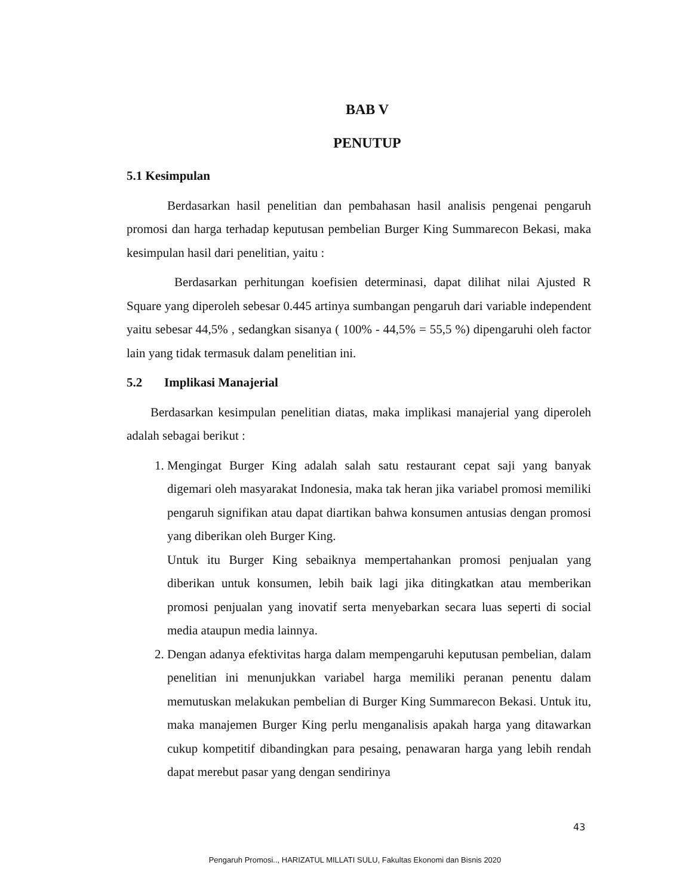BAB V
PENUTUP
5.1 Kesimpulan
Berdasarkan hasil penelitian dan pembahasan hasil analisis pengenai pengaruh promosi dan harga terhadap keputusan pembelian Burger King Summarecon Bekasi, maka kesimpulan hasil dari penelitian, yaitu :
Berdasarkan perhitungan koefisien determinasi, dapat dilihat nilai Ajusted R Square yang diperoleh sebesar 0.445 artinya sumbangan pengaruh dari variable independent yaitu sebesar 44,5% , sedangkan sisanya ( 100% - 44,5% = 55,5 %) dipengaruhi oleh factor lain yang tidak termasuk dalam penelitian ini.
5.2 Implikasi Manajerial
Berdasarkan kesimpulan penelitian diatas, maka implikasi manajerial yang diperoleh adalah sebagai berikut :
1. Mengingat Burger King adalah salah satu restaurant cepat saji yang banyak digemari oleh masyarakat Indonesia, maka tak heran jika variabel promosi memiliki pengaruh signifikan atau dapat diartikan bahwa konsumen antusias dengan promosi yang diberikan oleh Burger King.
Untuk itu Burger King sebaiknya mempertahankan promosi penjualan yang diberikan untuk konsumen, lebih baik lagi jika ditingkatkan atau memberikan promosi penjualan yang inovatif serta menyebarkan secara luas seperti di social media ataupun media lainnya.
2. Dengan adanya efektivitas harga dalam mempengaruhi keputusan pembelian, dalam penelitian ini menunjukkan variabel harga memiliki peranan penentu dalam memutuskan melakukan pembelian di Burger King Summarecon Bekasi. Untuk itu, maka manajemen Burger King perlu menganalisis apakah harga yang ditawarkan cukup kompetitif dibandingkan para pesaing, penawaran harga yang lebih rendah dapat merebut pasar yang dengan sendirinya
43
Pengaruh Promosi.., HARIZATUL MILLATI SULU, Fakultas Ekonomi dan Bisnis 2020